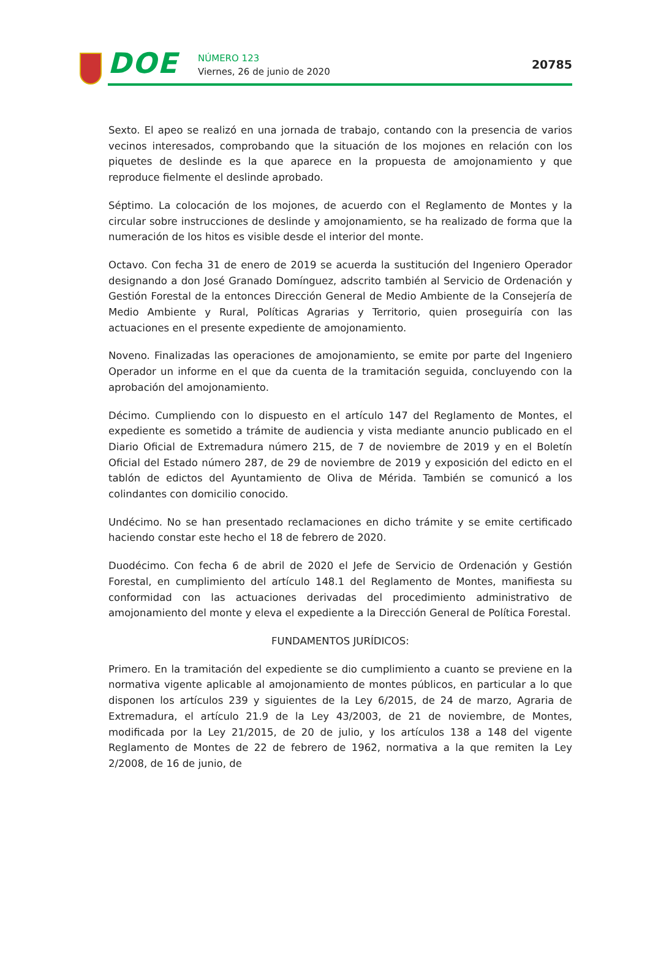DOE
NÚMERO 123
Viernes, 26 de junio de 2020
20785
Sexto. El apeo se realizó en una jornada de trabajo, contando con la presencia de varios vecinos interesados, comprobando que la situación de los mojones en relación con los piquetes de deslinde es la que aparece en la propuesta de amojonamiento y que reproduce fielmente el deslinde aprobado.
Séptimo. La colocación de los mojones, de acuerdo con el Reglamento de Montes y la circular sobre instrucciones de deslinde y amojonamiento, se ha realizado de forma que la numeración de los hitos es visible desde el interior del monte.
Octavo. Con fecha 31 de enero de 2019 se acuerda la sustitución del Ingeniero Operador designando a don José Granado Domínguez, adscrito también al Servicio de Ordenación y Gestión Forestal de la entonces Dirección General de Medio Ambiente de la Consejería de Medio Ambiente y Rural, Políticas Agrarias y Territorio, quien proseguiría con las actuaciones en el presente expediente de amojonamiento.
Noveno. Finalizadas las operaciones de amojonamiento, se emite por parte del Ingeniero Operador un informe en el que da cuenta de la tramitación seguida, concluyendo con la aprobación del amojonamiento.
Décimo. Cumpliendo con lo dispuesto en el artículo 147 del Reglamento de Montes, el expediente es sometido a trámite de audiencia y vista mediante anuncio publicado en el Diario Oficial de Extremadura número 215, de 7 de noviembre de 2019 y en el Boletín Oficial del Estado número 287, de 29 de noviembre de 2019 y exposición del edicto en el tablón de edictos del Ayuntamiento de Oliva de Mérida. También se comunicó a los colindantes con domicilio conocido.
Undécimo. No se han presentado reclamaciones en dicho trámite y se emite certificado haciendo constar este hecho el 18 de febrero de 2020.
Duodécimo. Con fecha 6 de abril de 2020 el Jefe de Servicio de Ordenación y Gestión Forestal, en cumplimiento del artículo 148.1 del Reglamento de Montes, manifiesta su conformidad con las actuaciones derivadas del procedimiento administrativo de amojonamiento del monte y eleva el expediente a la Dirección General de Política Forestal.
FUNDAMENTOS JURÍDICOS:
Primero. En la tramitación del expediente se dio cumplimiento a cuanto se previene en la normativa vigente aplicable al amojonamiento de montes públicos, en particular a lo que disponen los artículos 239 y siguientes de la Ley 6/2015, de 24 de marzo, Agraria de Extremadura, el artículo 21.9 de la Ley 43/2003, de 21 de noviembre, de Montes, modificada por la Ley 21/2015, de 20 de julio, y los artículos 138 a 148 del vigente Reglamento de Montes de 22 de febrero de 1962, normativa a la que remiten la Ley 2/2008, de 16 de junio, de